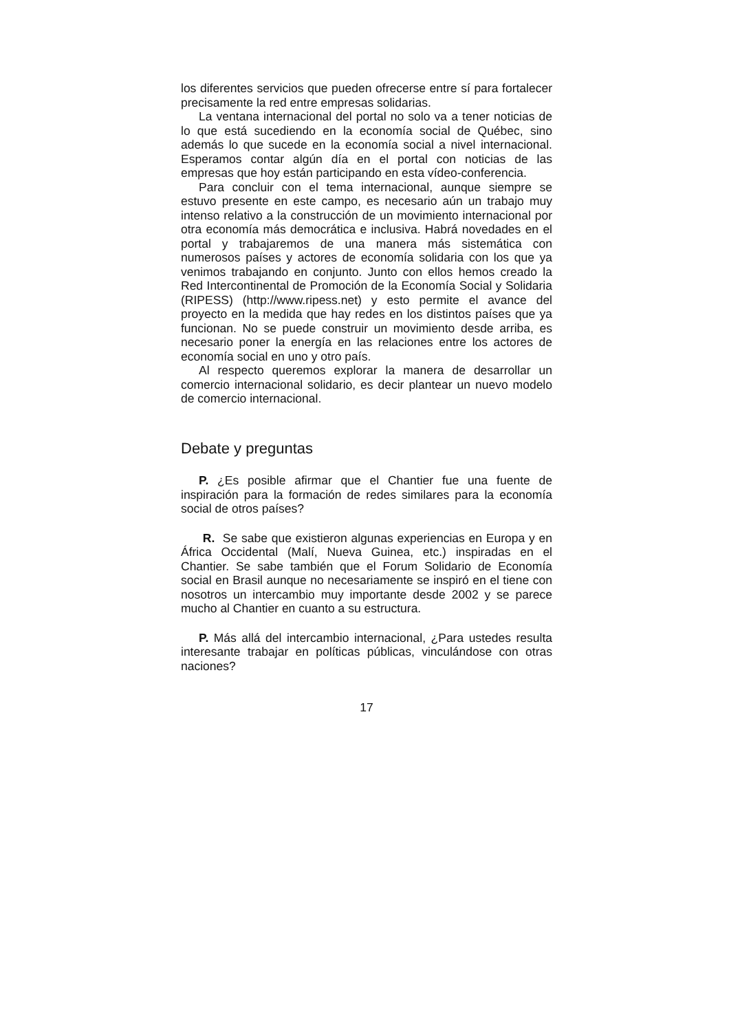los diferentes servicios que pueden ofrecerse entre sí para fortalecer precisamente la red entre empresas solidarias.
La ventana internacional del portal no solo va a tener noticias de lo que está sucediendo en la economía social de Québec, sino además lo que sucede en la economía social a nivel internacional. Esperamos contar algún día en el portal con noticias de las empresas que hoy están participando en esta vídeo-conferencia.
Para concluir con el tema internacional, aunque siempre se estuvo presente en este campo, es necesario aún un trabajo muy intenso relativo a la construcción de un movimiento internacional por otra economía más democrática e inclusiva. Habrá novedades en el portal y trabajaremos de una manera más sistemática con numerosos países y actores de economía solidaria con los que ya venimos trabajando en conjunto. Junto con ellos hemos creado la Red Intercontinental de Promoción de la Economía Social y Solidaria (RIPESS) (http://www.ripess.net) y esto permite el avance del proyecto en la medida que hay redes en los distintos países que ya funcionan. No se puede construir un movimiento desde arriba, es necesario poner la energía en las relaciones entre los actores de economía social en uno y otro país.
Al respecto queremos explorar la manera de desarrollar un comercio internacional solidario, es decir plantear un nuevo modelo de comercio internacional.
Debate y preguntas
P. ¿Es posible afirmar que el Chantier fue una fuente de inspiración para la formación de redes similares para la economía social de otros países?
R. Se sabe que existieron algunas experiencias en Europa y en África Occidental (Malí, Nueva Guinea, etc.) inspiradas en el Chantier. Se sabe también que el Forum Solidario de Economía social en Brasil aunque no necesariamente se inspiró en el tiene con nosotros un intercambio muy importante desde 2002 y se parece mucho al Chantier en cuanto a su estructura.
P. Más allá del intercambio internacional, ¿Para ustedes resulta interesante trabajar en políticas públicas, vinculándose con otras naciones?
17